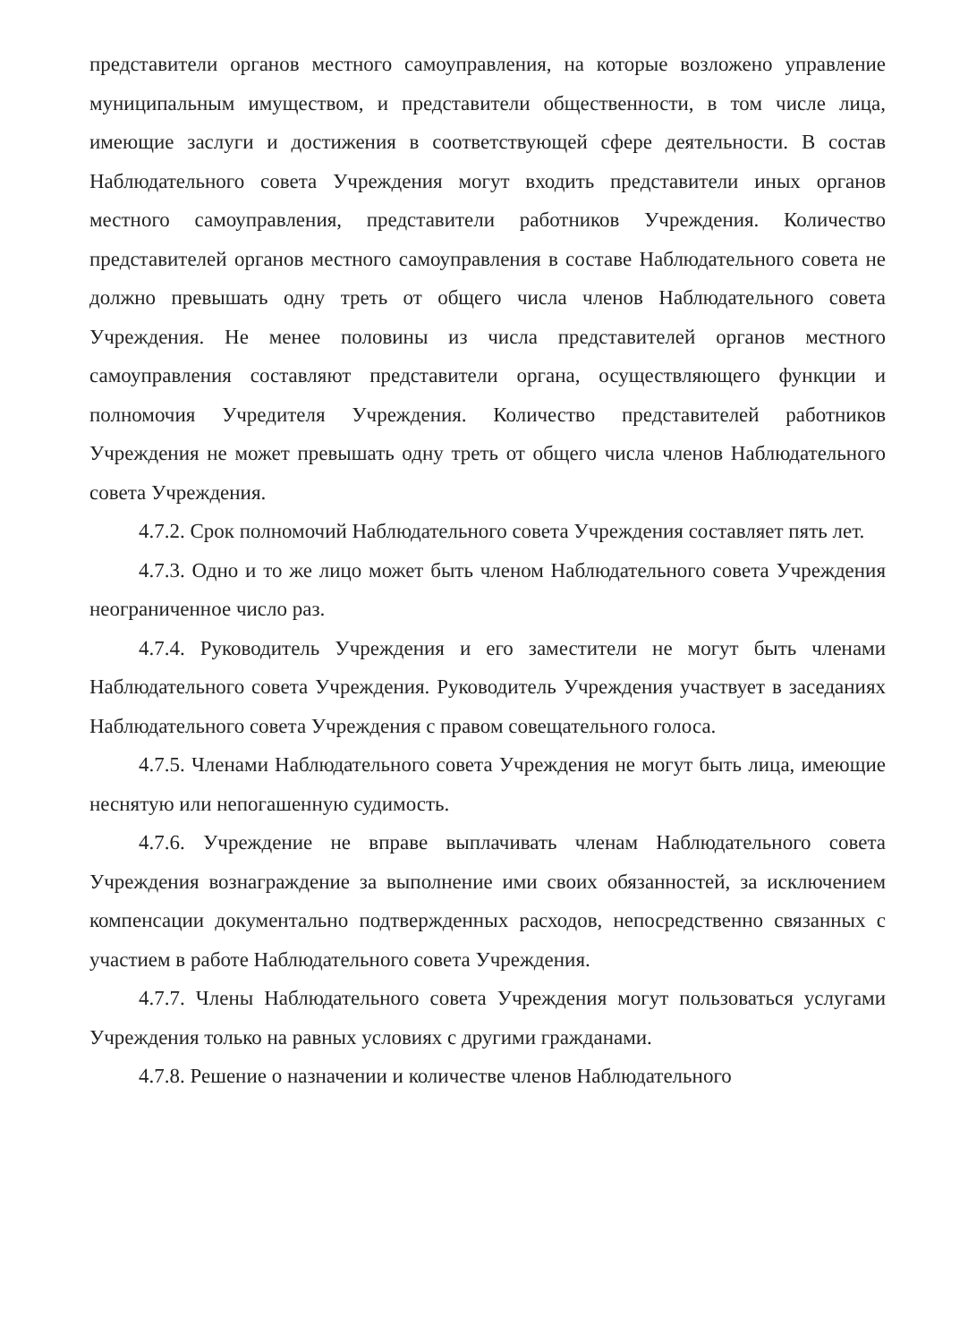представители органов местного самоуправления, на которые возложено управление муниципальным имуществом, и представители общественности, в том числе лица, имеющие заслуги и достижения в соответствующей сфере деятельности. В состав Наблюдательного совета Учреждения могут входить представители иных органов местного самоуправления, представители работников Учреждения. Количество представителей органов местного самоуправления в составе Наблюдательного совета не должно превышать одну треть от общего числа членов Наблюдательного совета Учреждения. Не менее половины из числа представителей органов местного самоуправления составляют представители органа, осуществляющего функции и полномочия Учредителя Учреждения. Количество представителей работников Учреждения не может превышать одну треть от общего числа членов Наблюдательного совета Учреждения.
4.7.2. Срок полномочий Наблюдательного совета Учреждения составляет пять лет.
4.7.3. Одно и то же лицо может быть членом Наблюдательного совета Учреждения неограниченное число раз.
4.7.4. Руководитель Учреждения и его заместители не могут быть членами Наблюдательного совета Учреждения. Руководитель Учреждения участвует в заседаниях Наблюдательного совета Учреждения с правом совещательного голоса.
4.7.5. Членами Наблюдательного совета Учреждения не могут быть лица, имеющие неснятую или непогашенную судимость.
4.7.6. Учреждение не вправе выплачивать членам Наблюдательного совета Учреждения вознаграждение за выполнение ими своих обязанностей, за исключением компенсации документально подтвержденных расходов, непосредственно связанных с участием в работе Наблюдательного совета Учреждения.
4.7.7. Члены Наблюдательного совета Учреждения могут пользоваться услугами Учреждения только на равных условиях с другими гражданами.
4.7.8. Решение о назначении и количестве членов Наблюдательного